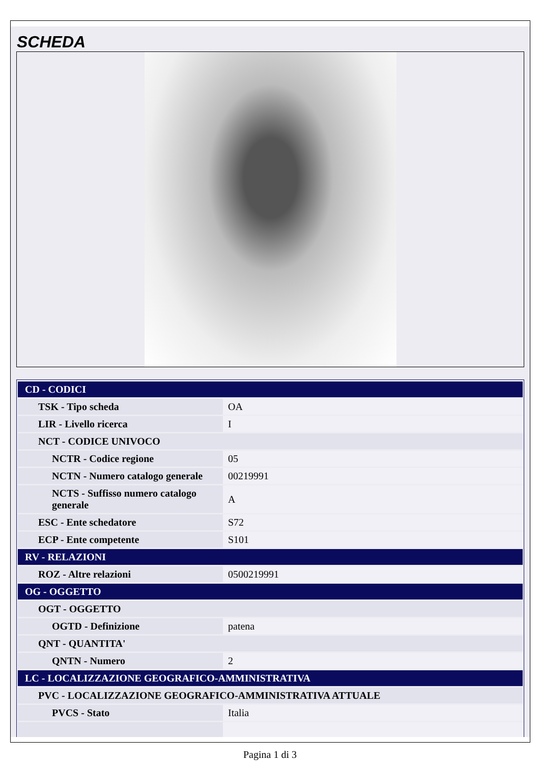SCHEDA
| CD - CODICI | |
| TSK - Tipo scheda | OA |
| LIR - Livello ricerca | I |
| NCT - CODICE UNIVOCO | |
| NCTR - Codice regione | 05 |
| NCTN - Numero catalogo generale | 00219991 |
| NCTS - Suffisso numero catalogo generale | A |
| ESC - Ente schedatore | S72 |
| ECP - Ente competente | S101 |
| RV - RELAZIONI | |
| ROZ - Altre relazioni | 0500219991 |
| OG - OGGETTO | |
| OGT - OGGETTO | |
| OGTD - Definizione | patena |
| QNT - QUANTITA' | |
| QNTN - Numero | 2 |
| LC - LOCALIZZAZIONE GEOGRAFICO-AMMINISTRATIVA | |
| PVC - LOCALIZZAZIONE GEOGRAFICO-AMMINISTRATIVA ATTUALE | |
| PVCS - Stato | Italia |
Pagina 1 di 3